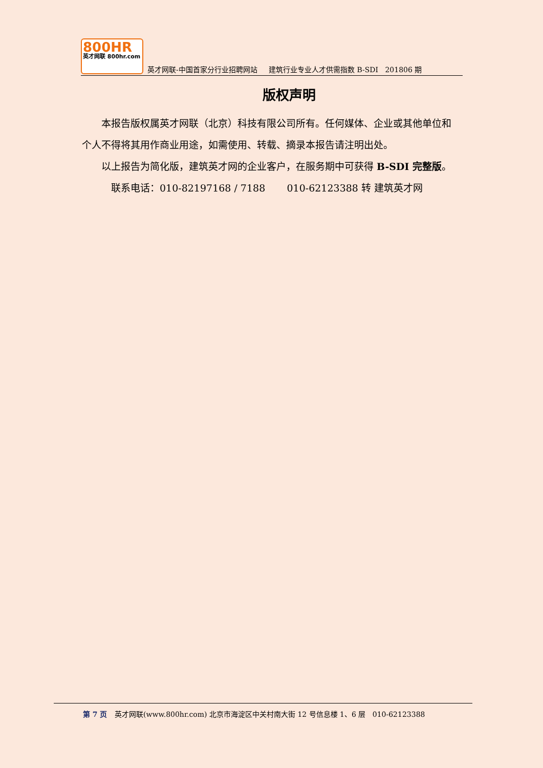800HR
英才网联 800hr.com
英才网联-中国首家分行业招聘网站 建筑行业专业人才供需指数 B-SDI 201806 期
版权声明
本报告版权属英才网联（北京）科技有限公司所有。任何媒体、企业或其他单位和个人不得将其用作商业用途，如需使用、转载、摘录本报告请注明出处。
以上报告为简化版，建筑英才网的企业客户，在服务期中可获得 B-SDI 完整版。
联系电话：010-82197168 / 7188 010-62123388 转 建筑英才网
第 7 页 英才网联(www.800hr.com) 北京市海淀区中关村南大街 12 号信息楼 1、6 层 010-62123388